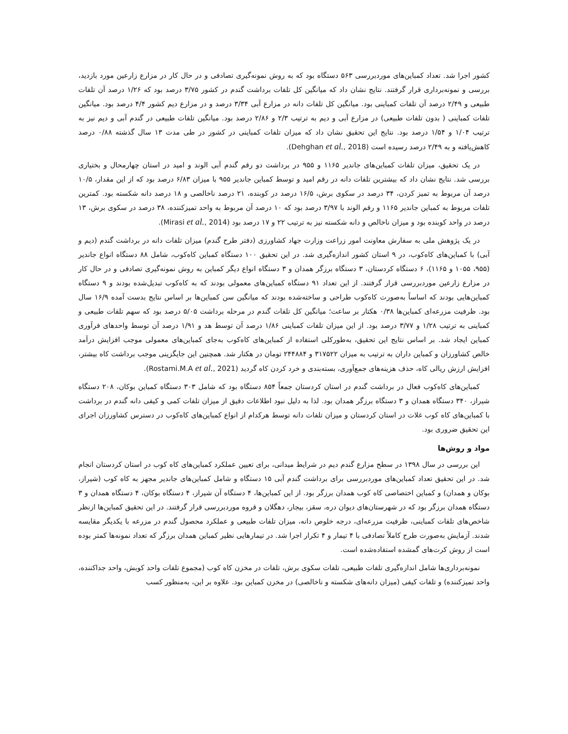کشور اجرا شد. تعداد کمباین‌های موردبررسی ۵۶۳ دستگاه بود که به روش نمونه‌گیری تصادفی و در حال کار در مزارع زارعین مورد بازدید، بررسی و نمونه‌برداری قرار گرفتند. نتایج نشان داد که میانگین کل تلفات برداشت گندم در کشور ۳/۷۵ درصد بود که ۱/۲۶ درصد آن تلفات طبیعی و ۲/۴۹ درصد آن تلفات کمباینی بود. میانگین کل تلفات دانه در مزارع آبی ۳/۳۴ درصد و در مزارع دیم کشور ۴/۴ درصد بود. میانگین تلفات کمباینی ( بدون تلفات طبیعی) در مزارع آبی و دیم به ترتیب ۲/۳ و ۲/۸۶ درصد بود. میانگین تلفات طبیعی در گندم آبی و دیم نیز به ترتیب ۱/۰۴ و ۱/۵۴ درصد بود. نتایج این تحقیق نشان داد که میزان تلفات کمباینی در کشور در طی مدت ۱۳ سال گذشته ۰/۸۸ درصد کاهش‌یافته و به ۲/۴۹ درصد رسیده است (Dehghan et al., 2018).
در یک تحقیق، میزان تلفات کمباین‌های جاندیر ۱۱۶۵ و ۹۵۵ در برداشت دو رقم گندم آبی الوند و امید در استان چهارمحال و بختیاری بررسی شد. نتایج نشان داد که بیشترین تلفات دانه در رقم امید و توسط کمباین جاندیر ۹۵۵ با میزان ۶/۸۳ درصد بود که از این مقدار، ۱۰/۵ درصد آن مربوط به تمیز کردن، ۳۴ درصد در سکوی برش، ۱۶/۵ درصد در کوبنده، ۲۱ درصد ناخالصی و ۱۸ درصد دانه شکسته بود. کمترین تلفات مربوط به کمباین جاندیر ۱۱۶۵ و رقم الوند با ۳/۹۷ درصد بود که ۱۰ درصد آن مربوط به واحد تمیزکننده، ۳۸ درصد در سکوی برش، ۱۳ درصد در واحد کوبنده بود و میزان ناخالص و دانه شکسته نیز به ترتیب ۲۲ و ۱۷ درصد بود (Mirasi et al., 2014).
در یک پژوهش ملی به سفارش معاونت امور زراعت وزارت جهاد کشاورزی (دفتر طرح گندم) میزان تلفات دانه در برداشت گندم (دیم و آبی) با کمباین‌های کاه‌کوب، در ۹ استان کشور اندازه‌گیری شد. در این تحقیق ۱۰۰ دستگاه کمباین کاه‌کوب، شامل ۸۸ دستگاه انواع جاندیر (۹۵۵، ۱۰۵۵ و ۱۱۶۵)، ۶ دستگاه کردستان، ۳ دستگاه برزگر همدان و ۳ دستگاه انواع دیگر کمباین به روش نمونه‌گیری تصادفی و در حال کار در مزارع زارعین موردبررسی قرار گرفتند. از این تعداد ۹۱ دستگاه کمباین‌های معمولی بودند که به کاه‌کوب تبدیل‌شده بودند و ۹ دستگاه کمباین‌هایی بودند که اساساً به‌صورت کاه‌کوب طراحی و ساخته‌شده بودند که میانگین سن کمباین‌ها بر اساس نتایج بدست آمده ۱۶/۹ سال بود. ظرفیت مزرعه‌ای کمباین‌ها ۰/۳۸ هکتار بر ساعت؛ میانگین کل تلفات گندم در مرحله برداشت ۵/۰۵ درصد بود که سهم تلفات طبیعی و کمباینی به ترتیب ۱/۲۸ و ۳/۷۷ درصد بود. از این میزان تلفات کمباینی ۱/۸۶ درصد آن توسط هد و ۱/۹۱ درصد آن توسط واحدهای فرآوری کمباین ایجاد شد. بر اساس نتایج این تحقیق، به‌طورکلی استفاده از کمباین‌های کاه‌کوب به‌جای کمباین‌های معمولی موجب افزایش درآمد خالص کشاورزان و کمباین داران به ترتیب به میزان ۳۱۷۵۲۲ و ۲۴۴۸۸۴ تومان در هکتار شد. همچنین این جایگزینی موجب برداشت کاه بیشتر، افزایش ارزش ریالی کاه، حذف هزینه‌های جمع‌آوری، بسته‌بندی و خرد کردن کاه گردید (Rostami.M.A et al., 2021).
کمباین‌های کاه‌کوب فعال در برداشت گندم در استان کردستان جمعاً ۸۵۴ دستگاه بود که شامل ۳۰۳ دستگاه کمباین بوکان، ۲۰۸ دستگاه شیراز، ۳۴۰ دستگاه همدان و ۳ دستگاه برزگر همدان بود. لذا به دلیل نبود اطلاعات دقیق از میزان تلفات کمی و کیفی دانه گندم در برداشت با کمباین‌های کاه کوب غلات در استان کردستان و میزان تلفات دانه توسط هرکدام از انواع کمباین‌های کاه‌کوب در دسترس کشاورزان اجرای این تحقیق ضروری بود.
مواد و روش‌ها
این بررسی در سال ۱۳۹۸ در سطح مزارع گندم دیم در شرایط میدانی، برای تعیین عملکرد کمباین‌های کاه کوب در استان کردستان انجام شد. در این تحقیق تعداد کمباین‌های موردبررسی برای برداشت گندم آبی ۱۵ دستگاه و شامل کمباین‌های جاندیر مجهز به کاه کوب (شیراز، بوکان و همدان) و کمباین اختصاصی کاه کوب همدان برزگر بود. از این کمباین‌ها، ۴ دستگاه آن شیراز، ۴ دستگاه بوکان، ۴ دستگاه همدان و ۳ دستگاه همدان برزگر بود که در شهرستان‌های دیوان دره، سقز، بیجار، دهگلان و قروه موردبررسی قرار گرفتند. در این تحقیق کمباین‌ها ازنظر شاخص‌های تلفات کمباینی، ظرفیت مزرعه‌ای، درجه خلوص دانه، میزان تلفات طبیعی و عملکرد محصول گندم در مزرعه با یکدیگر مقایسه شدند. آزمایش به‌صورت طرح کاملاً تصادفی با ۴ تیمار و ۴ تکرار اجرا شد. در تیمارهایی نظیر کمباین همدان برزگر که تعداد نمونه‌ها کمتر بوده است از روش کرت‌های گمشده استفاده‌شده است.
نمونه‌برداری‌ها شامل اندازه‌گیری تلفات طبیعی، تلفات سکوی برش، تلفات در مخزن کاه کوب (مجموع تلفات واحد کوبش، واحد جداکننده، واحد تمیزکننده) و تلفات کیفی (میزان دانه‌های شکسته و ناخالصی) در مخزن کمباین بود. علاوه بر این، به‌منظور کسب